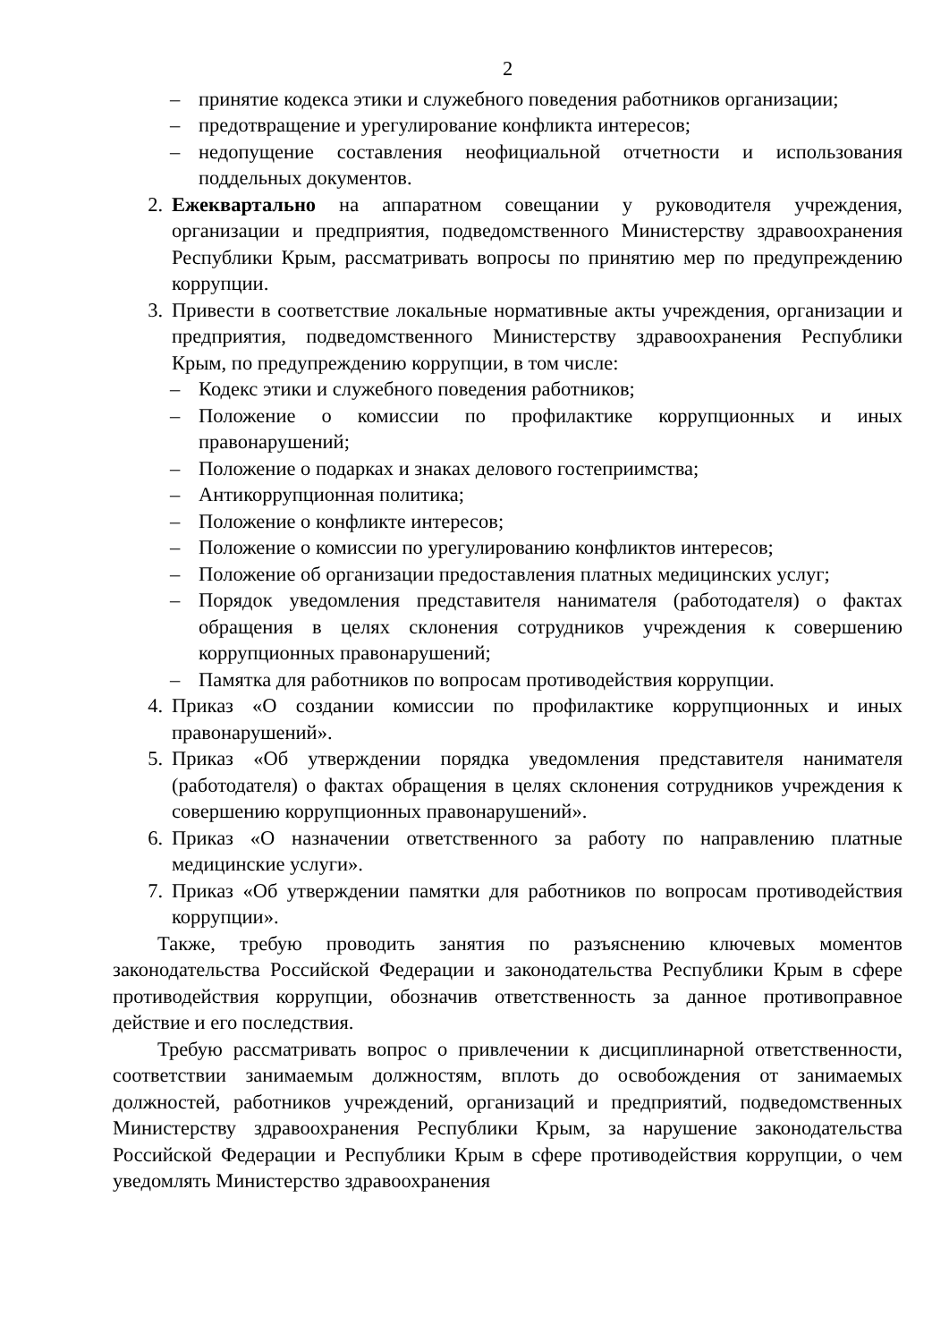2
– принятие кодекса этики и служебного поведения работников организации;
– предотвращение и урегулирование конфликта интересов;
– недопущение составления неофициальной отчетности и использования поддельных документов.
2. Ежеквартально на аппаратном совещании у руководителя учреждения, организации и предприятия, подведомственного Министерству здравоохранения Республики Крым, рассматривать вопросы по принятию мер по предупреждению коррупции.
3. Привести в соответствие локальные нормативные акты учреждения, организации и предприятия, подведомственного Министерству здравоохранения Республики Крым, по предупреждению коррупции, в том числе:
– Кодекс этики и служебного поведения работников;
– Положение о комиссии по профилактике коррупционных и иных правонарушений;
– Положение о подарках и знаках делового гостеприимства;
– Антикоррупционная политика;
– Положение о конфликте интересов;
– Положение о комиссии по урегулированию конфликтов интересов;
– Положение об организации предоставления платных медицинских услуг;
– Порядок уведомления представителя нанимателя (работодателя) о фактах обращения в целях склонения сотрудников учреждения к совершению коррупционных правонарушений;
– Памятка для работников по вопросам противодействия коррупции.
4. Приказ «О создании комиссии по профилактике коррупционных и иных правонарушений».
5. Приказ «Об утверждении порядка уведомления представителя нанимателя (работодателя) о фактах обращения в целях склонения сотрудников учреждения к совершению коррупционных правонарушений».
6. Приказ «О назначении ответственного за работу по направлению платные медицинские услуги».
7. Приказ «Об утверждении памятки для работников по вопросам противодействия коррупции».
Также, требую проводить занятия по разъяснению ключевых моментов законодательства Российской Федерации и законодательства Республики Крым в сфере противодействия коррупции, обозначив ответственность за данное противоправное действие и его последствия.
Требую рассматривать вопрос о привлечении к дисциплинарной ответственности, соответствии занимаемым должностям, вплоть до освобождения от занимаемых должностей, работников учреждений, организаций и предприятий, подведомственных Министерству здравоохранения Республики Крым, за нарушение законодательства Российской Федерации и Республики Крым в сфере противодействия коррупции, о чем уведомлять Министерство здравоохранения